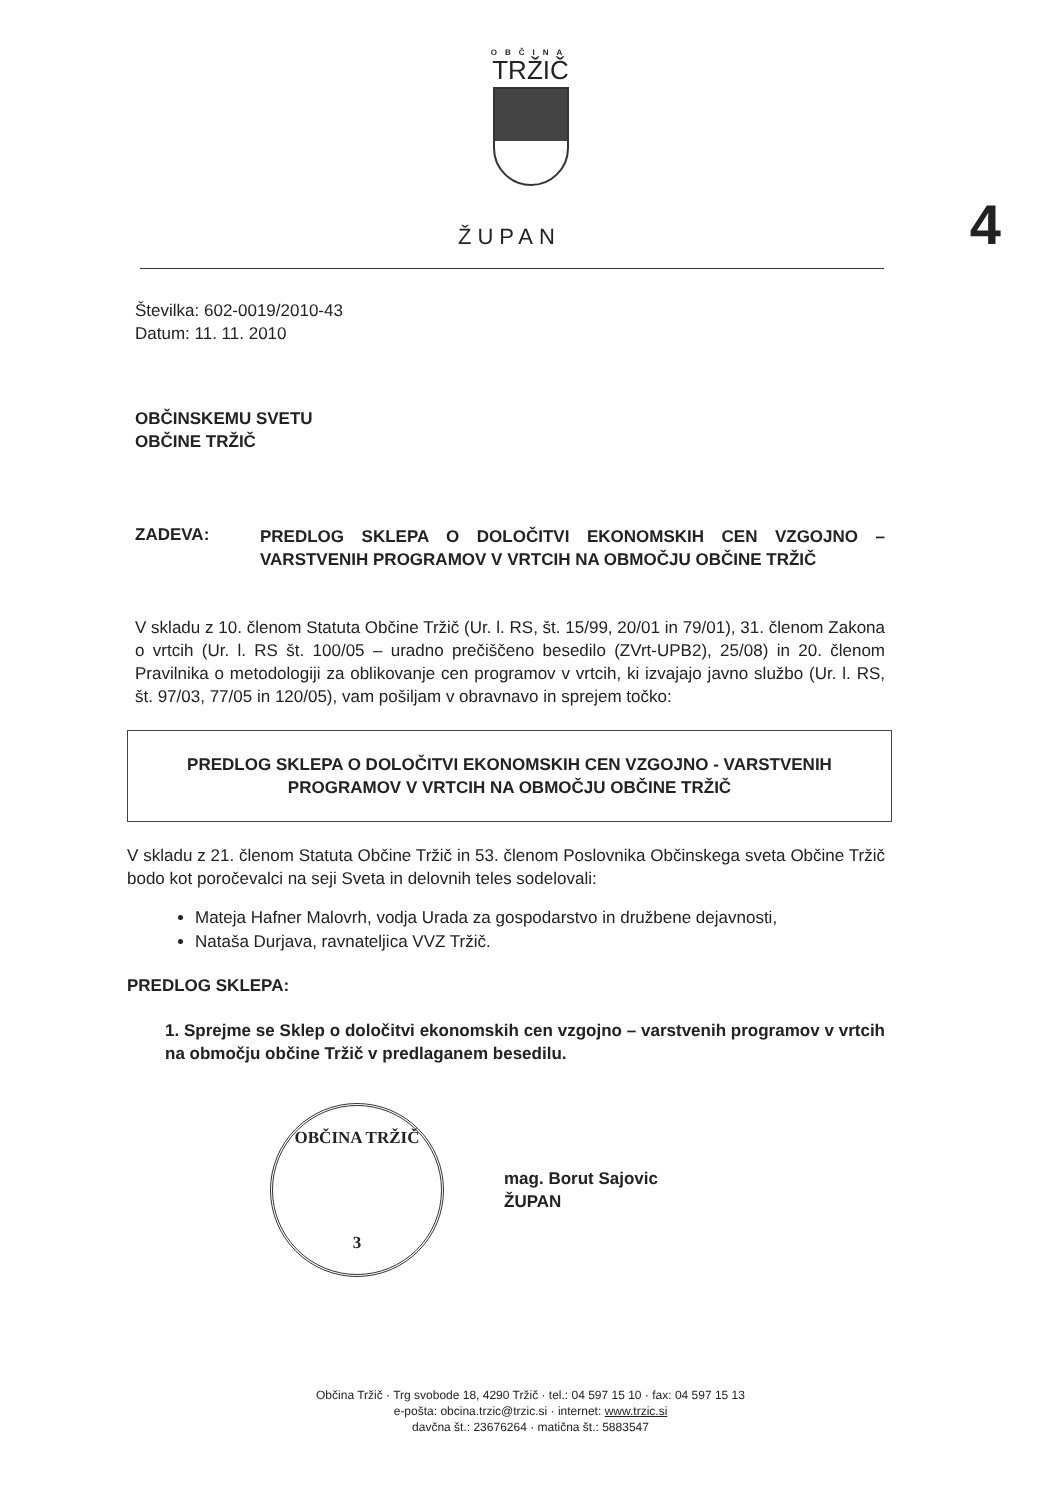OBČINA
TRŽIČ
ŽUPAN
4
Številka: 602-0019/2010-43
Datum: 11. 11. 2010
OBČINSKEMU SVETU
OBČINE TRŽIČ
ZADEVA:
PREDLOG SKLEPA O DOLOČITVI EKONOMSKIH CEN VZGOJNO – VARSTVENIH PROGRAMOV V VRTCIH NA OBMOČJU OBČINE TRŽIČ
V skladu z 10. členom Statuta Občine Tržič (Ur. l. RS, št. 15/99, 20/01 in 79/01), 31. členom Zakona o vrtcih (Ur. l. RS št. 100/05 – uradno prečiščeno besedilo (ZVrt-UPB2), 25/08) in 20. členom Pravilnika o metodologiji za oblikovanje cen programov v vrtcih, ki izvajajo javno službo (Ur. l. RS, št. 97/03, 77/05 in 120/05), vam pošiljam v obravnavo in sprejem točko:
PREDLOG SKLEPA O DOLOČITVI EKONOMSKIH CEN VZGOJNO - VARSTVENIH
PROGRAMOV V VRTCIH NA OBMOČJU OBČINE TRŽIČ
V skladu z 21. členom Statuta Občine Tržič in 53. členom Poslovnika Občinskega sveta Občine Tržič bodo kot poročevalci na seji Sveta in delovnih teles sodelovali:
Mateja Hafner Malovrh, vodja Urada za gospodarstvo in družbene dejavnosti,
Nataša Durjava, ravnateljica VVZ Tržič.
PREDLOG SKLEPA:
1. Sprejme se Sklep o določitvi ekonomskih cen vzgojno – varstvenih programov v vrtcih na območju občine Tržič v predlaganem besedilu.
OBČINA TRŽIČ
3
mag. Borut Sajovic
ŽUPAN
Občina Tržič · Trg svobode 18, 4290 Tržič · tel.: 04 597 15 10 · fax: 04 597 15 13
e-pošta: obcina.trzic@trzic.si · internet: www.trzic.si
davčna št.: 23676264 · matična št.: 5883547